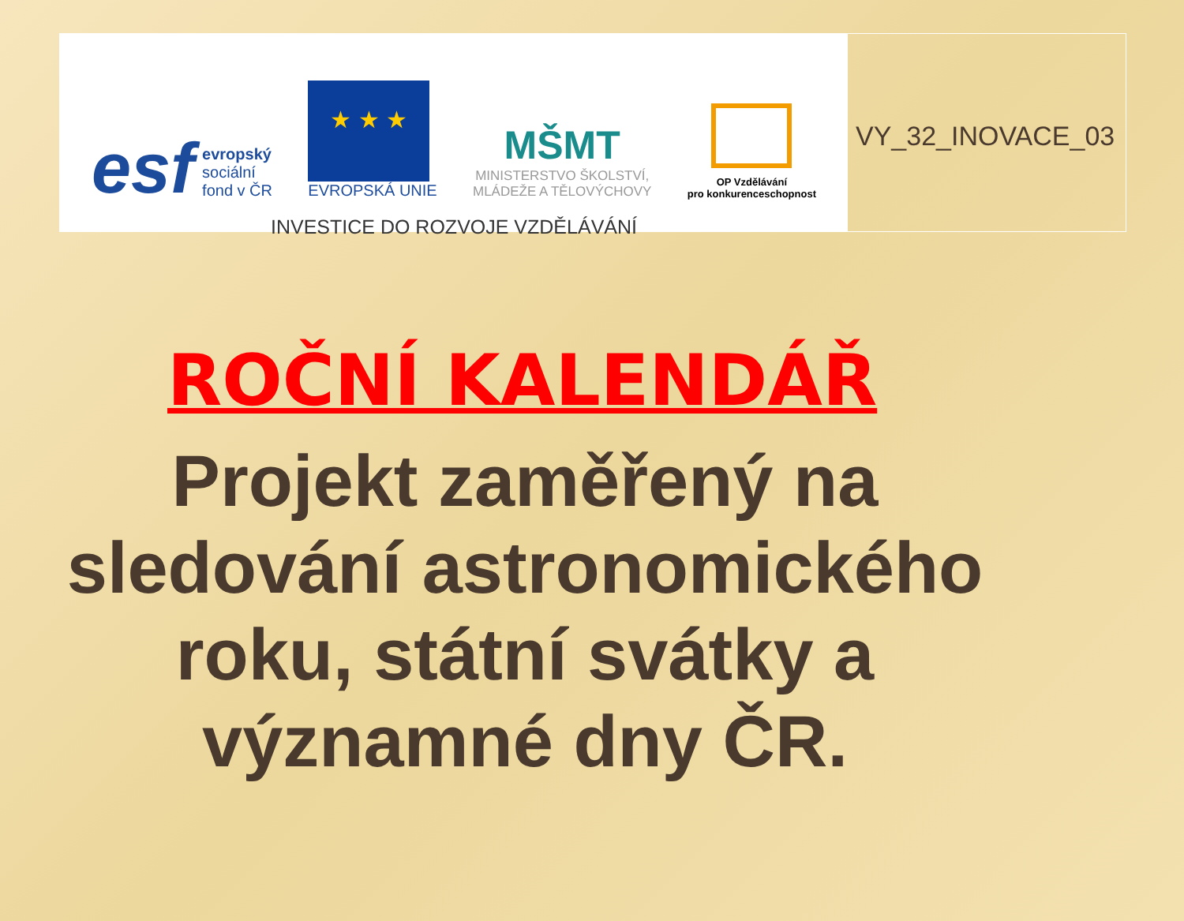esf
evropský
sociální
fond v ČR
★ ★ ★
EVROPSKÁ UNIE
MŠMT
MINISTERSTVO ŠKOLSTVÍ,
MLÁDEŽE A TĚLOVÝCHOVY
OP Vzdělávání
pro konkurenceschopnost
INVESTICE DO ROZVOJE VZDĚLÁVÁNÍ
VY_32_INOVACE_03
ROČNÍ KALENDÁŘ
Projekt zaměřený na sledování astronomického roku, státní svátky a významné dny ČR.